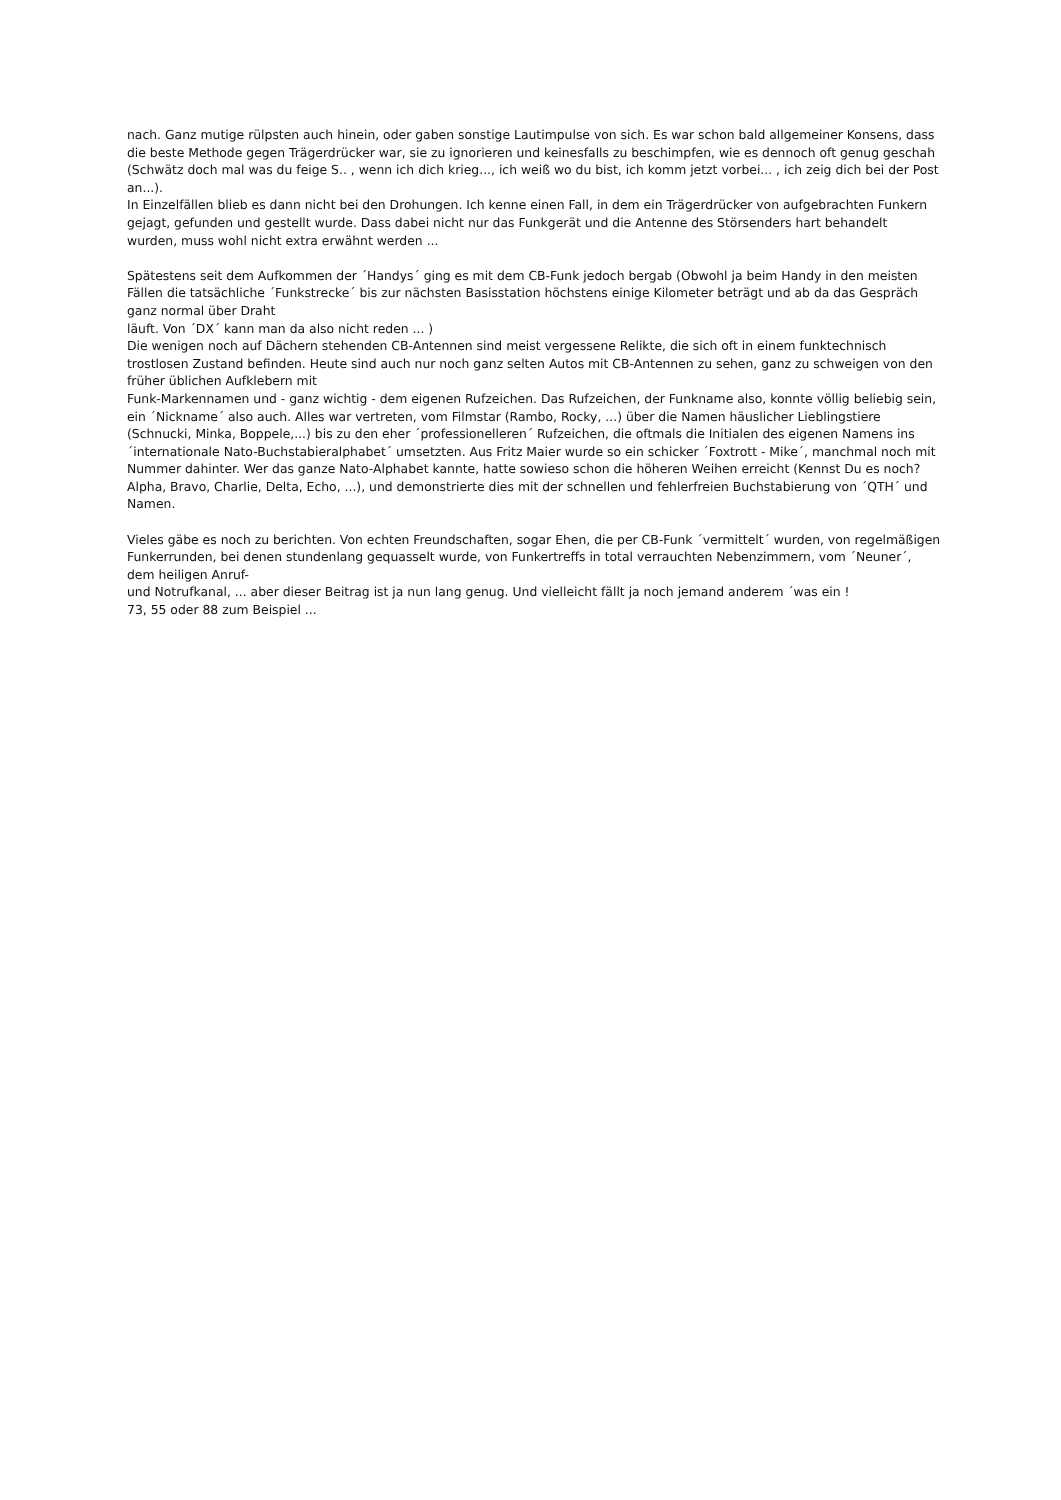nach. Ganz mutige rülpsten auch hinein, oder gaben sonstige Lautimpulse von sich. Es war schon bald allgemeiner Konsens, dass die beste Methode gegen Trägerdrücker war, sie zu ignorieren und keinesfalls zu beschimpfen, wie es dennoch oft genug geschah (Schwätz doch mal was du feige S.. , wenn ich dich krieg..., ich weiß wo du bist, ich komm jetzt vorbei... , ich zeig dich bei der Post an...).
In Einzelfällen blieb es dann nicht bei den Drohungen. Ich kenne einen Fall, in dem ein Trägerdrücker von aufgebrachten Funkern gejagt, gefunden und gestellt wurde. Dass dabei nicht nur das Funkgerät und die Antenne des Störsenders hart behandelt wurden, muss wohl nicht extra erwähnt werden ...
Spätestens seit dem Aufkommen der ´Handys´ ging es mit dem CB-Funk jedoch bergab (Obwohl ja beim Handy in den meisten Fällen die tatsächliche ´Funkstrecke´ bis zur nächsten Basisstation höchstens einige Kilometer beträgt und ab da das Gespräch ganz normal über Draht
läuft. Von ´DX´ kann man da also nicht reden ... )
Die wenigen noch auf Dächern stehenden CB-Antennen sind meist vergessene Relikte, die sich oft in einem funktechnisch trostlosen Zustand befinden. Heute sind auch nur noch ganz selten Autos mit CB-Antennen zu sehen, ganz zu schweigen von den früher üblichen Aufklebern mit
Funk-Markennamen und - ganz wichtig - dem eigenen Rufzeichen. Das Rufzeichen, der Funkname also, konnte völlig beliebig sein, ein ´Nickname´ also auch. Alles war vertreten, vom Filmstar (Rambo, Rocky, ...) über die Namen häuslicher Lieblingstiere (Schnucki, Minka, Boppele,...) bis zu den eher ´professionelleren´ Rufzeichen, die oftmals die Initialen des eigenen Namens ins ´internationale Nato-Buchstabieralphabet´ umsetzten. Aus Fritz Maier wurde so ein schicker ´Foxtrott - Mike´, manchmal noch mit Nummer dahinter. Wer das ganze Nato-Alphabet kannte, hatte sowieso schon die höheren Weihen erreicht (Kennst Du es noch? Alpha, Bravo, Charlie, Delta, Echo, ...), und demonstrierte dies mit der schnellen und fehlerfreien Buchstabierung von ´QTH´ und Namen.
Vieles gäbe es noch zu berichten. Von echten Freundschaften, sogar Ehen, die per CB-Funk ´vermittelt´ wurden, von regelmäßigen Funkerrunden, bei denen stundenlang gequasselt wurde, von Funkertreffs in total verrauchten Nebenzimmern, vom ´Neuner´, dem heiligen Anruf-
und Notrufkanal, ... aber dieser Beitrag ist ja nun lang genug. Und vielleicht fällt ja noch jemand anderem ´was ein !
73, 55 oder 88 zum Beispiel ...